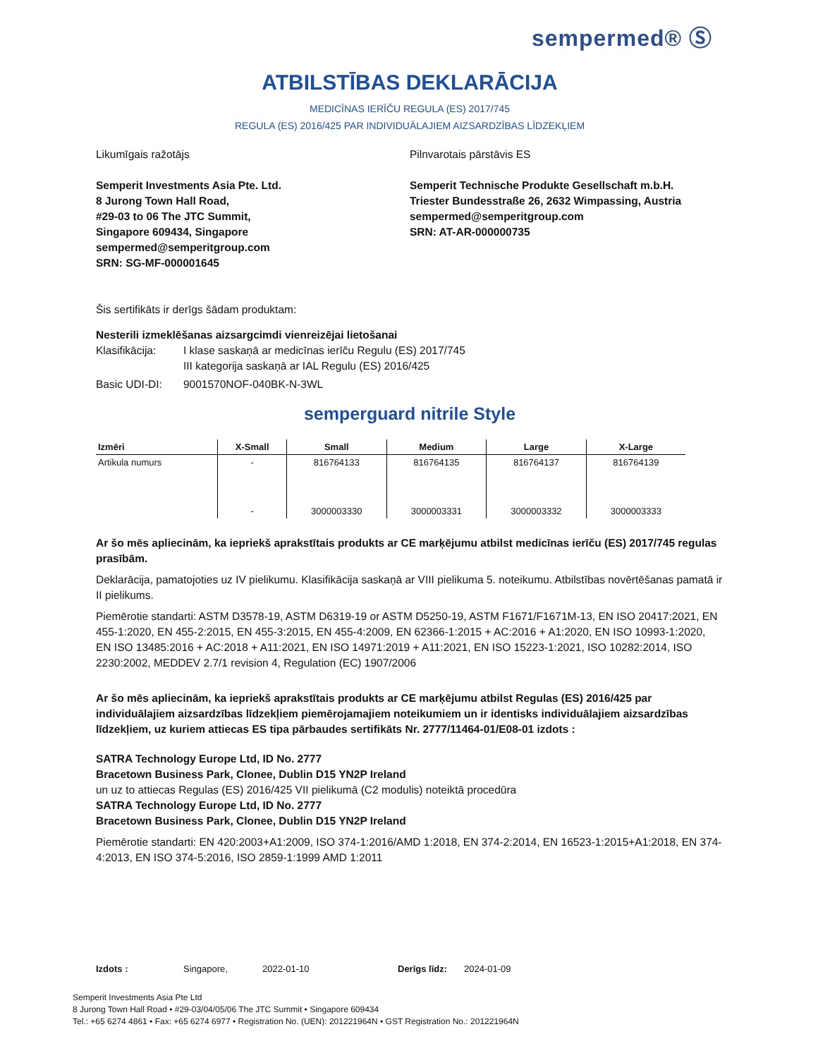sempermed® Ⓢ
ATBILSTĪBAS DEKLARĀCIJA
MEDICĪNAS IERĪČU REGULA (ES) 2017/745
REGULA (ES) 2016/425 PAR INDIVIDUĀLAJIEM AIZSARDZĪBAS LĪDZEKĻIEM
Likumīgais ražotājs
Semperit Investments Asia Pte. Ltd.
8 Jurong Town Hall Road,
#29-03 to 06 The JTC Summit,
Singapore 609434, Singapore
sempermed@semperitgroup.com
SRN: SG-MF-000001645
Pilnvarotais pārstāvis ES
Semperit Technische Produkte Gesellschaft m.b.H.
Triester Bundesstraße 26, 2632 Wimpassing, Austria
sempermed@semperitgroup.com
SRN: AT-AR-000000735
Šis sertifikāts ir derīgs šādam produktam:
Nesterili izmeklēšanas aizsargcimdi vienreizējai lietošanai
Klasifikācija: I klase saskaņā ar medicīnas ierīču Regulu (ES) 2017/745
III kategorija saskaņā ar IAL Regulu (ES) 2016/425
Basic UDI-DI: 9001570NOF-040BK-N-3WL
semperguard nitrile Style
| Izmēri | X-Small | Small | Medium | Large | X-Large |
| --- | --- | --- | --- | --- | --- |
| Artikula numurs | - | 816764133 | 816764135 | 816764137 | 816764139 |
| | - | 3000003330 | 3000003331 | 3000003332 | 3000003333 |
Ar šo mēs apliecinām, ka iepriekš aprakstītais produkts ar CE marķējumu atbilst medicīnas ierīču (ES) 2017/745 regulas prasībām.
Deklarācija, pamatojoties uz IV pielikumu. Klasifikācija saskaņā ar VIII pielikuma 5. noteikumu. Atbilstības novērtēšanas pamatā ir II pielikums.
Piemērotie standarti: ASTM D3578-19, ASTM D6319-19 or ASTM D5250-19, ASTM F1671/F1671M-13, EN ISO 20417:2021, EN 455-1:2020, EN 455-2:2015, EN 455-3:2015, EN 455-4:2009, EN 62366-1:2015 + AC:2016 + A1:2020, EN ISO 10993-1:2020, EN ISO 13485:2016 + AC:2018 + A11:2021, EN ISO 14971:2019 + A11:2021, EN ISO 15223-1:2021, ISO 10282:2014, ISO 2230:2002, MEDDEV 2.7/1 revision 4, Regulation (EC) 1907/2006
Ar šo mēs apliecinām, ka iepriekš aprakstītais produkts ar CE marķējumu atbilst Regulas (ES) 2016/425 par individuālajiem aizsardzības līdzekļiem piemērojamajiem noteikumiem un ir identisks individuālajiem aizsardzības līdzekļiem, uz kuriem attiecas ES tipa pārbaudes sertifikāts Nr. 2777/11464-01/E08-01 izdots :
SATRA Technology Europe Ltd, ID No. 2777
Bracetown Business Park, Clonee, Dublin D15 YN2P Ireland
un uz to attiecas Regulas (ES) 2016/425 VII pielikumā (C2 modulis) noteiktā procedūra
SATRA Technology Europe Ltd, ID No. 2777
Bracetown Business Park, Clonee, Dublin D15 YN2P Ireland
Piemērotie standarti: EN 420:2003+A1:2009, ISO 374-1:2016/AMD 1:2018, EN 374-2:2014, EN 16523-1:2015+A1:2018, EN 374-4:2013, EN ISO 374-5:2016, ISO 2859-1:1999 AMD 1:2011
Izdots : Singapore, 2022-01-10 Derīgs līdz: 2024-01-09
Semperit Investments Asia Pte Ltd
8 Jurong Town Hall Road • #29-03/04/05/06 The JTC Summit • Singapore 609434
Tel.: +65 6274 4861 • Fax: +65 6274 6977 • Registration No. (UEN): 201221964N • GST Registration No.: 201221964N